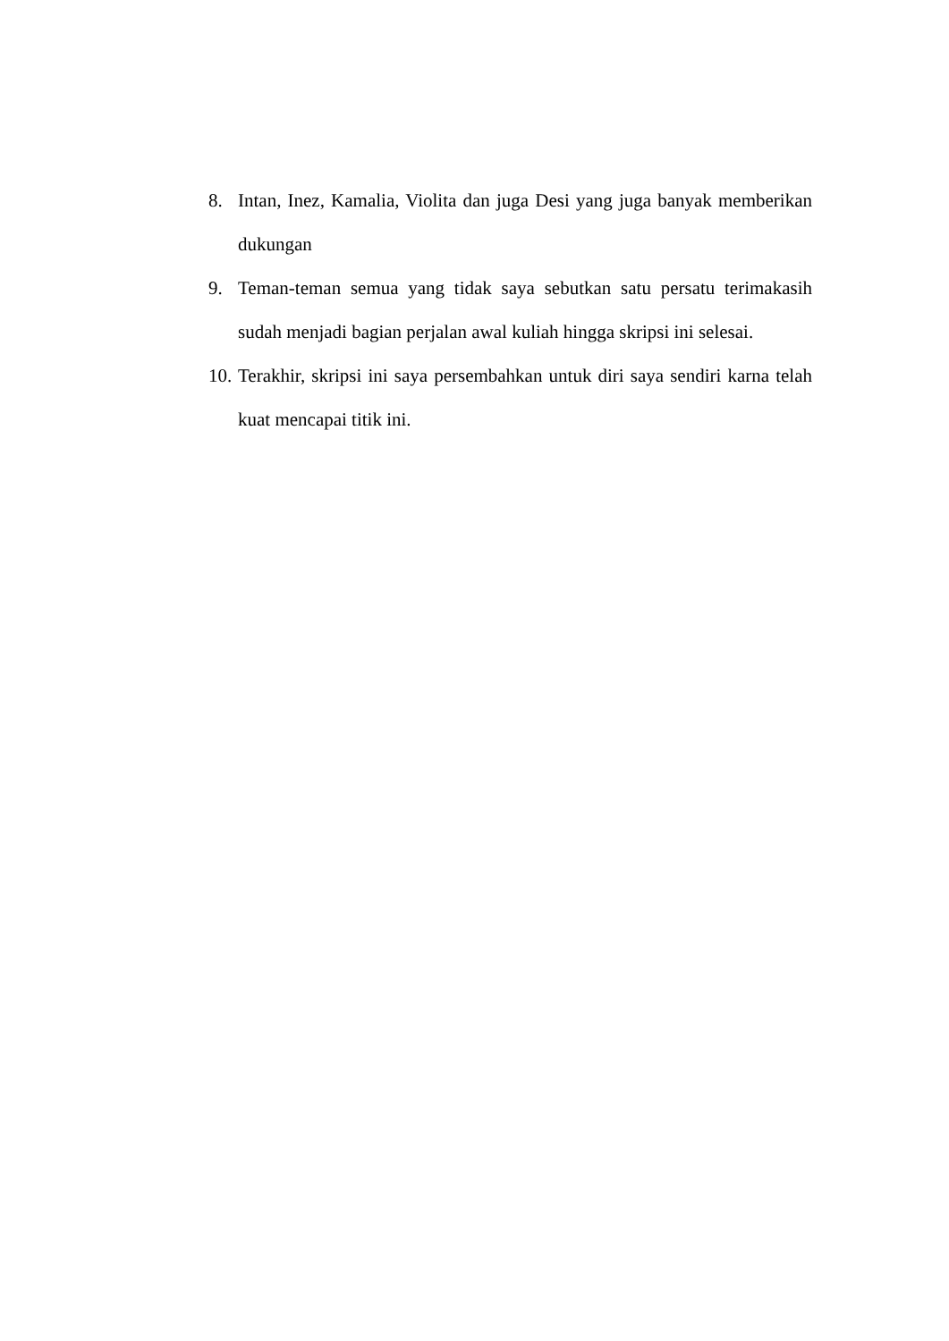8. Intan, Inez, Kamalia, Violita dan juga Desi yang juga banyak memberikan dukungan
9. Teman-teman semua yang tidak saya sebutkan satu persatu terimakasih sudah menjadi bagian perjalan awal kuliah hingga skripsi ini selesai.
10. Terakhir, skripsi ini saya persembahkan untuk diri saya sendiri karna telah kuat mencapai titik ini.